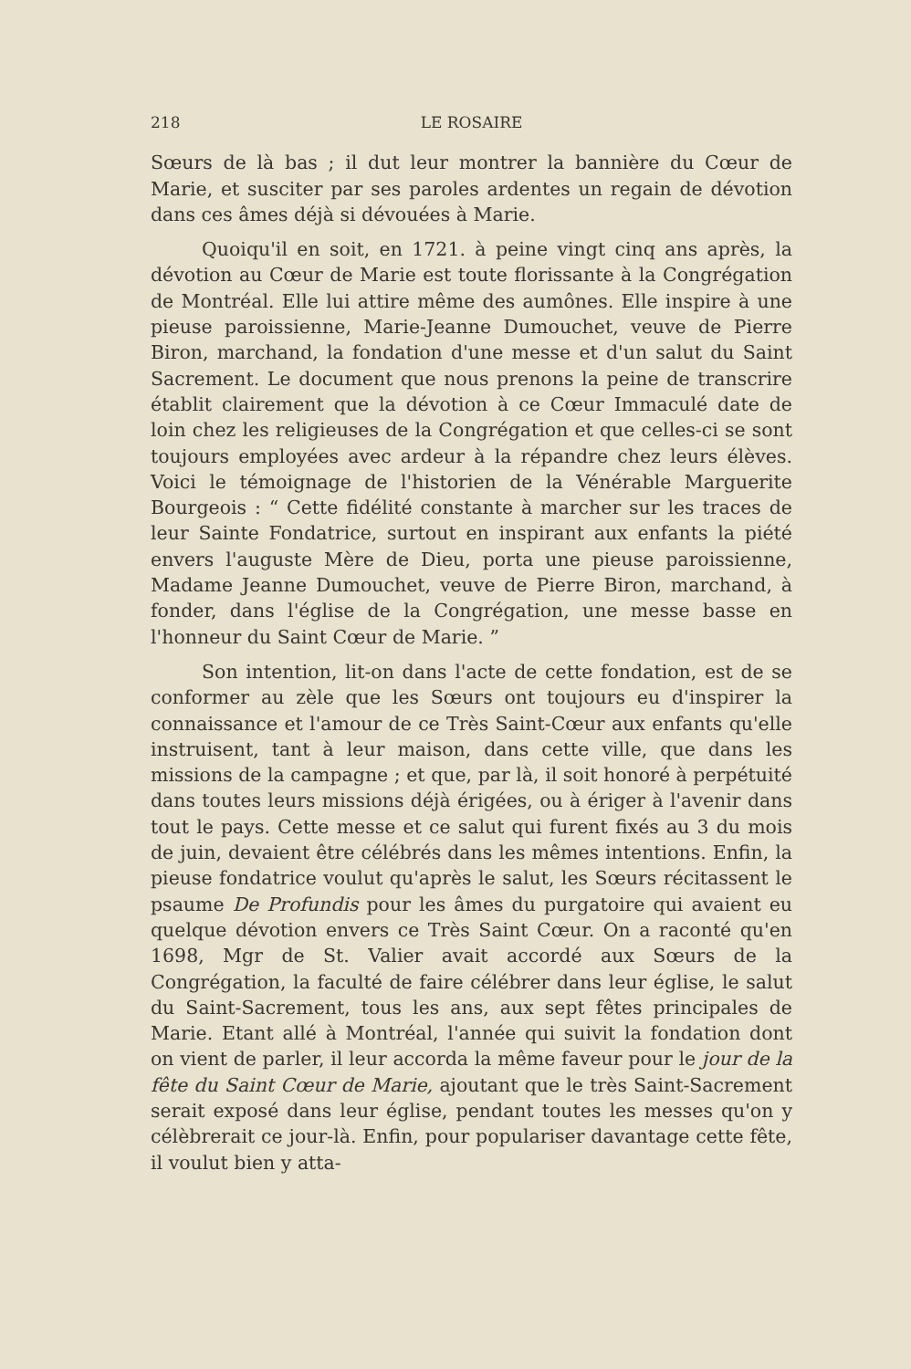218 LE ROSAIRE
Sœurs de là bas ; il dut leur montrer la bannière du Cœur de Marie, et susciter par ses paroles ardentes un regain de dévotion dans ces âmes déjà si dévouées à Marie.
Quoiqu'il en soit, en 1721. à peine vingt cinq ans après, la dévotion au Cœur de Marie est toute florissante à la Congrégation de Montréal. Elle lui attire même des aumônes. Elle inspire à une pieuse paroissienne, Marie-Jeanne Dumouchet, veuve de Pierre Biron, marchand, la fondation d'une messe et d'un salut du Saint Sacrement. Le document que nous prenons la peine de transcrire établit clairement que la dévotion à ce Cœur Immaculé date de loin chez les religieuses de la Congrégation et que celles-ci se sont toujours employées avec ardeur à la répandre chez leurs élèves. Voici le témoignage de l'historien de la Vénérable Marguerite Bourgeois : “ Cette fidélité constante à marcher sur les traces de leur Sainte Fondatrice, surtout en inspirant aux enfants la piété envers l'auguste Mère de Dieu, porta une pieuse paroissienne, Madame Jeanne Dumouchet, veuve de Pierre Biron, marchand, à fonder, dans l'église de la Congrégation, une messe basse en l'honneur du Saint Cœur de Marie. ”
Son intention, lit-on dans l'acte de cette fondation, est de se conformer au zèle que les Sœurs ont toujours eu d'inspirer la connaissance et l'amour de ce Très Saint-Cœur aux enfants qu'elle instruisent, tant à leur maison, dans cette ville, que dans les missions de la campagne ; et que, par là, il soit honoré à perpétuité dans toutes leurs missions déjà érigées, ou à ériger à l'avenir dans tout le pays. Cette messe et ce salut qui furent fixés au 3 du mois de juin, devaient être célébrés dans les mêmes intentions. Enfin, la pieuse fondatrice voulut qu'après le salut, les Sœurs récitassent le psaume De Profundis pour les âmes du purgatoire qui avaient eu quelque dévotion envers ce Très Saint Cœur. On a raconté qu'en 1698, Mgr de St. Valier avait accordé aux Sœurs de la Congrégation, la faculté de faire célébrer dans leur église, le salut du Saint-Sacrement, tous les ans, aux sept fêtes principales de Marie. Etant allé à Montréal, l'année qui suivit la fondation dont on vient de parler, il leur accorda la même faveur pour le jour de la fête du Saint Cœur de Marie, ajoutant que le très Saint-Sacrement serait exposé dans leur église, pendant toutes les messes qu'on y célèbrerait ce jour-là. Enfin, pour populariser davantage cette fête, il voulut bien y atta-